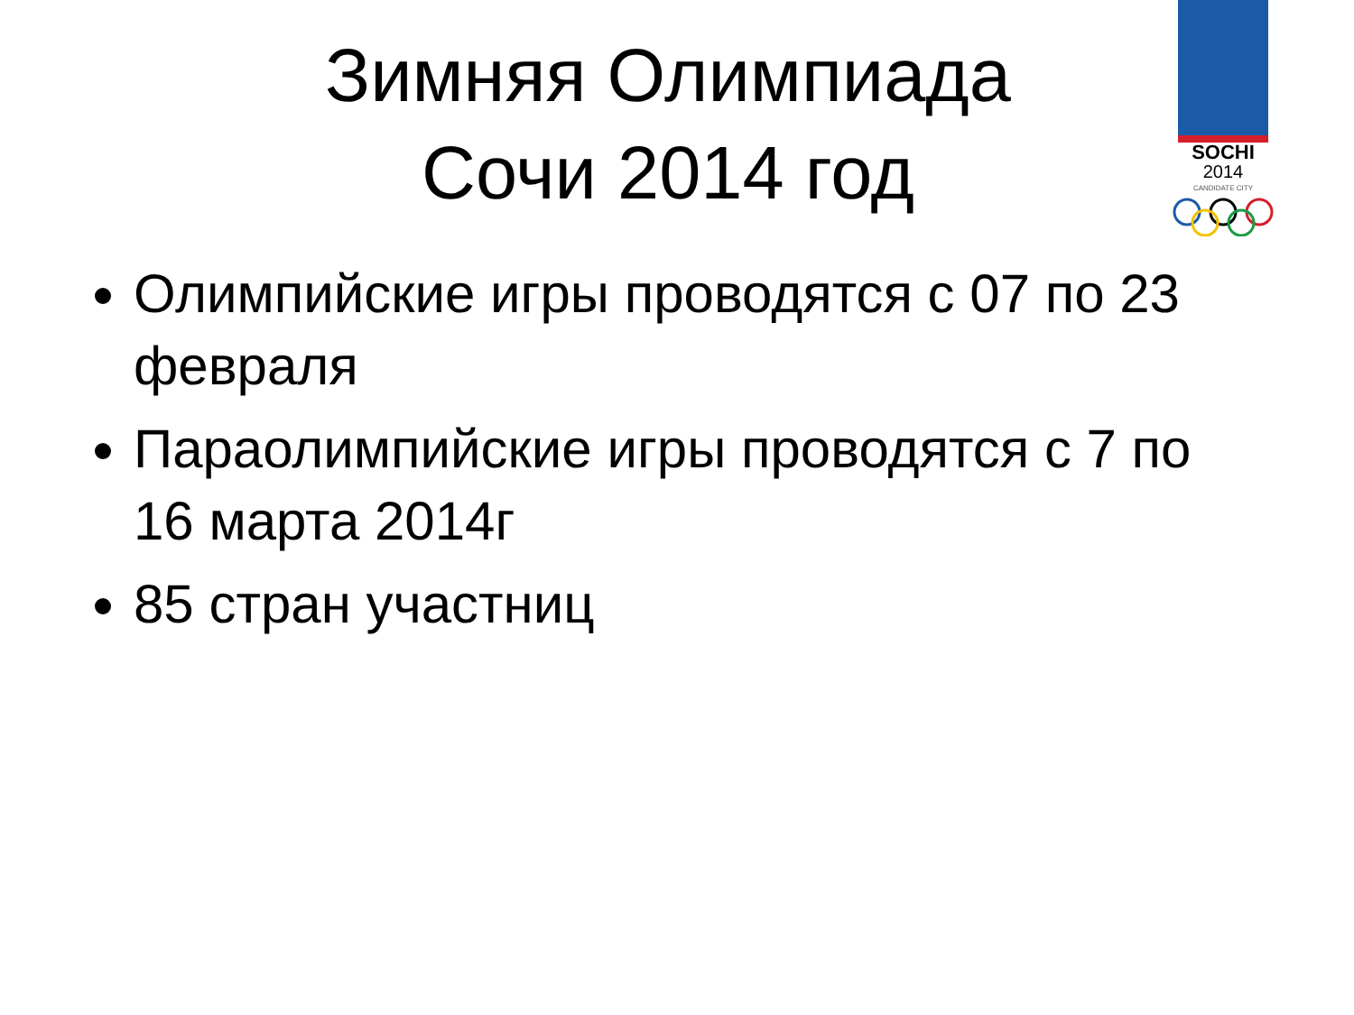Зимняя Олимпиада
Сочи 2014 год
SOCHI
2014
CANDIDATE CITY
Олимпийские игры проводятся с 07 по 23 февраля
Параолимпийские игры проводятся с 7 по 16 марта 2014г
85 стран участниц